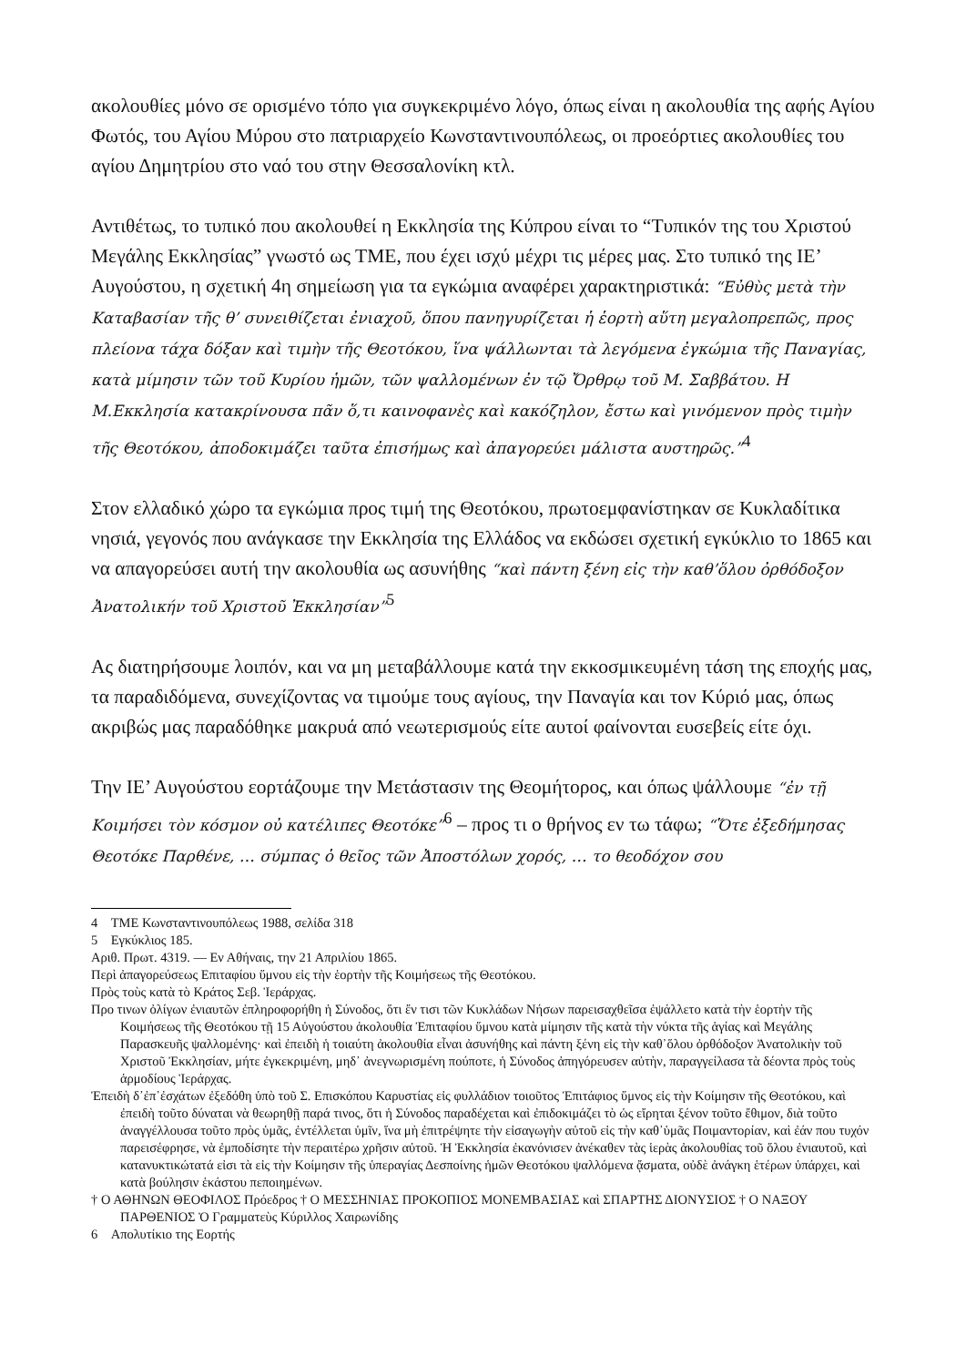ακολουθίες μόνο σε ορισμένο τόπο για συγκεκριμένο λόγο, όπως είναι η ακολουθία της αφής Αγίου Φωτός, του Αγίου Μύρου στο πατριαρχείο Κωνσταντινουπόλεως, οι προεόρτιες ακολουθίες του αγίου Δημητρίου στο ναό του στην Θεσσαλονίκη κτλ.
Αντιθέτως, το τυπικό που ακολουθεί η Εκκλησία της Κύπρου είναι το “Τυπικόν της του Χριστού Μεγάλης Εκκλησίας” γνωστό ως ΤΜΕ, που έχει ισχύ μέχρι τις μέρες μας. Στο τυπικό της ΙΕ’ Αυγούστου, η σχετική 4η σημείωση για τα εγκώμια αναφέρει χαρακτηριστικά: “Εὐθὺς μετὰ τὴν Καταβασίαν τῆς θ’ συνειθίζεται ἐνιαχοῦ, ὅπου πανηγυρίζεται ἡ ἑορτὴ αὕτη μεγαλοπρεπῶς, προς πλείονα τάχα δόξαν καὶ τιμὴν τῆς Θεοτόκου, ἵνα ψάλλωνται τὰ λεγόμενα ἐγκώμια τῆς Παναγίας, κατὰ μίμησιν τῶν τοῦ Κυρίου ἡμῶν, τῶν ψαλλομένων ἐν τῷ Ὄρθρῳ τοῦ Μ. Σαββάτου. Η Μ.Εκκλησία κατακρίνουσα πᾶν ὅ,τι καινοφανὲς καὶ κακόζηλον, ἔστω καὶ γινόμενον πρὸς τιμὴν τῆς Θεοτόκου, ἀποδοκιμάζει ταῦτα ἐπισήμως καὶ ἀπαγορεύει μάλιστα αυστηρῶς.”<sup>4</sup>
Στον ελλαδικό χώρο τα εγκώμια προς τιμή της Θεοτόκου, πρωτοεμφανίστηκαν σε Κυκλαδίτικα νησιά, γεγονός που ανάγκασε την Εκκλησία της Ελλάδος να εκδώσει σχετική εγκύκλιο το 1865 και να απαγορεύσει αυτή την ακολουθία ως ασυνήθης “καὶ πάντη ξένη εἰς τὴν καθ’ὅλου ὀρθόδοξον Ἀνατολικήν τοῦ Χριστοῦ Ἐκκλησίαν”<sup>5</sup>
Ας διατηρήσουμε λοιπόν, και να μη μεταβάλλουμε κατά την εκκοσμικευμένη τάση της εποχής μας, τα παραδιδόμενα, συνεχίζοντας να τιμούμε τους αγίους, την Παναγία και τον Κύριό μας, όπως ακριβώς μας παραδόθηκε μακρυά από νεωτερισμούς είτε αυτοί φαίνονται ευσεβείς είτε όχι.
Την ΙΕ’ Αυγούστου εορτάζουμε την Μετάστασιν της Θεομήτορος, και όπως ψάλλουμε “ἐν τῇ Κοιμήσει τὸν κόσμον οὐ κατέλιπες Θεοτόκε”<sup>6</sup> – προς τι ο θρήνος εν τω τάφω; “Ὅτε ἐξεδήμησας Θεοτόκε Παρθένε, … σύμπας ὁ θεῖος τῶν Ἀποστόλων χορός, … το θεοδόχον σου
4 ΤΜΕ Κωνσταντινουπόλεως 1988, σελίδα 318
5 Εγκύκλιος 185.
Αριθ. Πρωτ. 4319. — Εν Αθήναις, την 21 Απριλίου 1865.
Περὶ ἀπαγορεύσεως Επιταφίου ὕμνου εἰς τὴν ἑορτὴν τῆς Κοιμήσεως τῆς Θεοτόκου.
Πρὸς τοὺς κατὰ τὸ Κράτος Σεβ. Ἱεράρχας.
Προ τινων ὀλίγων ἐνιαυτῶν ἐπληροφορήθη ἡ Σύνοδος, ὅτι ἔν τισι τῶν Κυκλάδων Νήσων παρεισαχθεῖσα ἐψάλλετο κατὰ τὴν ἑορτὴν τῆς Κοιμήσεως τῆς Θεοτόκου τῇ 15 Αὐγούστου ἀκολουθία Ἐπιταφίου ὕμνου κατὰ μίμησιν τῆς κατὰ τὴν νύκτα τῆς ἁγίας καὶ Μεγάλης Παρασκευῆς ψαλλομένης· καὶ ἐπειδὴ ἡ τοιαύτη ἀκολουθία εἶναι ἀσυνήθης καὶ πάντη ξένη εἰς τὴν καθ᾽ὅλου ὀρθόδοξον Ἀνατολικὴν τοῦ Χριστοῦ Ἐκκλησίαν, μήτε ἐγκεκριμένη, μηδ᾽ ἀνεγνωρισμένη πούποτε, ἡ Σύνοδος ἀπηγόρευσεν αὐτὴν, παραγγείλασα τὰ δέοντα πρὸς τοὺς ἁρμοδίους Ἱεράρχας.
Ἐπειδὴ δ᾽ἐπ᾽ἐσχάτων ἐξεδόθη ὑπὸ τοῦ Σ. Επισκόπου Καρυστίας εἰς φυλλάδιον τοιοῦτος Ἐπιτάφιος ὕμνος εἰς τὴν Κοίμησιν τῆς Θεοτόκου, καὶ ἐπειδὴ τοῦτο δύναται νὰ θεωρηθῇ παρά τινος, ὅτι ἡ Σύνοδος παραδέχεται καὶ ἐπιδοκιμάζει τὸ ὡς εἴρηται ξένον τοῦτο ἔθιμον, διὰ τοῦτο ἀναγγέλλουσα τοῦτο πρὸς ὑμᾶς, ἐντέλλεται ὑμῖν, ἵνα μὴ ἐπιτρέψητε τὴν εἰσαγωγὴν αὐτοῦ εἰς τὴν καθ᾽ὑμᾶς Ποιμαντορίαν, καὶ ἐάν που τυχόν παρεισέφρησε, νὰ ἐμποδίσητε τὴν περαιτέρω χρῆσιν αὐτοῦ. Ἡ Ἐκκλησία ἐκανόνισεν ἀνέκαθεν τὰς ἱερὰς ἀκολουθίας τοῦ ὅλου ἐνιαυτοῦ, καὶ κατανυκτικώτατά εἰσι τὰ εἰς τὴν Κοίμησιν τῆς ὑπεραγίας Δεσποίνης ἡμῶν Θεοτόκου ψαλλόμενα ᾄσματα, οὐδὲ ἀνάγκη ἑτέρων ὑπάρχει, καὶ κατὰ βούλησιν ἑκάστου πεποιημένων.
† Ο ΑΘΗΝΩΝ ΘΕΟΦΙΛΟΣ Πρόεδρος † Ο ΜΕΣΣΗΝΙΑΣ ΠΡΟΚΟΠΙΟΣ ΜΟΝΕΜΒΑΣΙΑΣ καὶ ΣΠΑΡΤΗΣ ΔΙΟΝΥΣΙΟΣ † Ο ΝΑΞΟΥ ΠΑΡΘΕΝΙΟΣ Ὁ Γραμματεὺς Κύριλλος Χαιρωνίδης
6 Απολυτίκιο της Εορτής